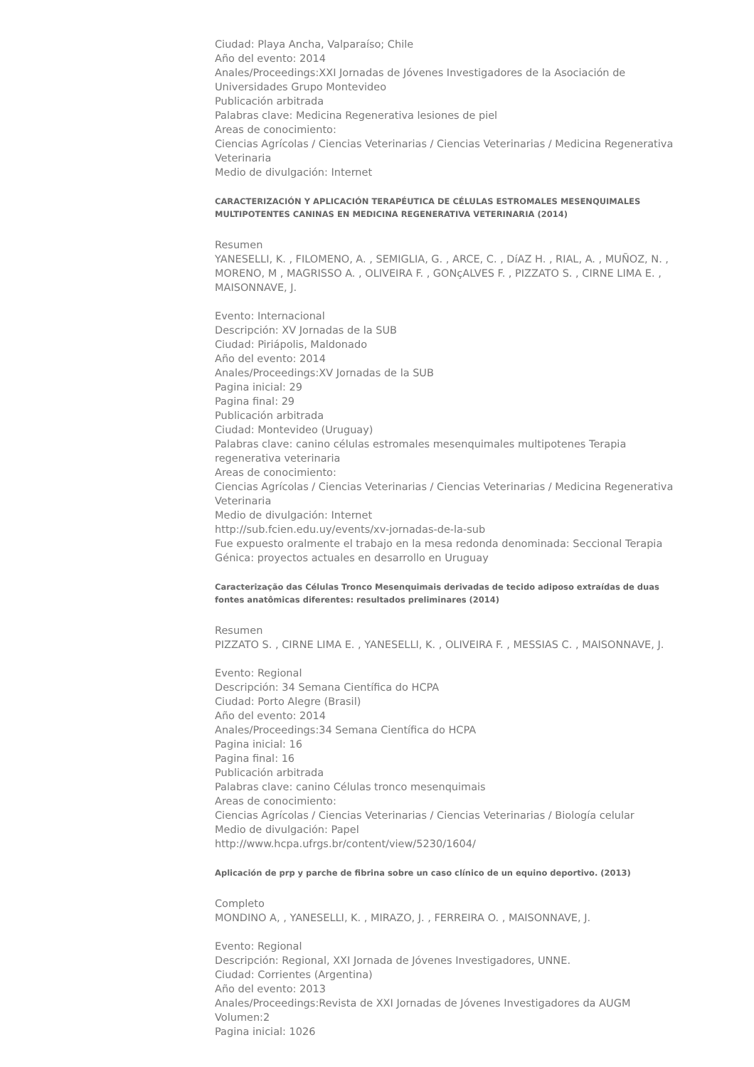Ciudad: Playa Ancha, Valparaíso; Chile
Año del evento: 2014
Anales/Proceedings:XXI Jornadas de Jóvenes Investigadores de la Asociación de Universidades Grupo Montevideo
Publicación arbitrada
Palabras clave: Medicina Regenerativa lesiones de piel
Areas de conocimiento:
Ciencias Agrícolas / Ciencias Veterinarias / Ciencias Veterinarias / Medicina Regenerativa Veterinaria
Medio de divulgación: Internet
CARACTERIZACIÓN Y APLICACIÓN TERAPÉUTICA DE CÉLULAS ESTROMALES MESENQUIMALES MULTIPOTENTES CANINAS EN MEDICINA REGENERATIVA VETERINARIA (2014)
Resumen
YANESELLI, K. , FILOMENO, A. , SEMIGLIA, G. , ARCE, C. , DíAZ H. , RIAL, A. , MUÑOZ, N. , MORENO, M , MAGRISSO A. , OLIVEIRA F. , GONçALVES F. , PIZZATO S. , CIRNE LIMA E. , MAISONNAVE, J.
Evento: Internacional
Descripción: XV Jornadas de la SUB
Ciudad: Piriápolis, Maldonado
Año del evento: 2014
Anales/Proceedings:XV Jornadas de la SUB
Pagina inicial: 29
Pagina final: 29
Publicación arbitrada
Ciudad: Montevideo (Uruguay)
Palabras clave: canino células estromales mesenquimales multipotenes Terapia regenerativa veterinaria
Areas de conocimiento:
Ciencias Agrícolas / Ciencias Veterinarias / Ciencias Veterinarias / Medicina Regenerativa Veterinaria
Medio de divulgación: Internet
http://sub.fcien.edu.uy/events/xv-jornadas-de-la-sub
Fue expuesto oralmente el trabajo en la mesa redonda denominada: Seccional Terapia Génica: proyectos actuales en desarrollo en Uruguay
Caracterização das Células Tronco Mesenquimais derivadas de tecido adiposo extraídas de duas fontes anatômicas diferentes: resultados preliminares (2014)
Resumen
PIZZATO S. , CIRNE LIMA E. , YANESELLI, K. , OLIVEIRA F. , MESSIAS C. , MAISONNAVE, J.
Evento: Regional
Descripción: 34 Semana Científica do HCPA
Ciudad: Porto Alegre (Brasil)
Año del evento: 2014
Anales/Proceedings:34 Semana Científica do HCPA
Pagina inicial: 16
Pagina final: 16
Publicación arbitrada
Palabras clave: canino Células tronco mesenquimais
Areas de conocimiento:
Ciencias Agrícolas / Ciencias Veterinarias / Ciencias Veterinarias / Biología celular
Medio de divulgación: Papel
http://www.hcpa.ufrgs.br/content/view/5230/1604/
Aplicación de prp y parche de fibrina sobre un caso clínico de un equino deportivo. (2013)
Completo
MONDINO A, , YANESELLI, K. , MIRAZO, J. , FERREIRA O. , MAISONNAVE, J.
Evento: Regional
Descripción: Regional, XXI Jornada de Jóvenes Investigadores, UNNE.
Ciudad: Corrientes (Argentina)
Año del evento: 2013
Anales/Proceedings:Revista de XXI Jornadas de Jóvenes Investigadores da AUGM
Volumen:2
Pagina inicial: 1026